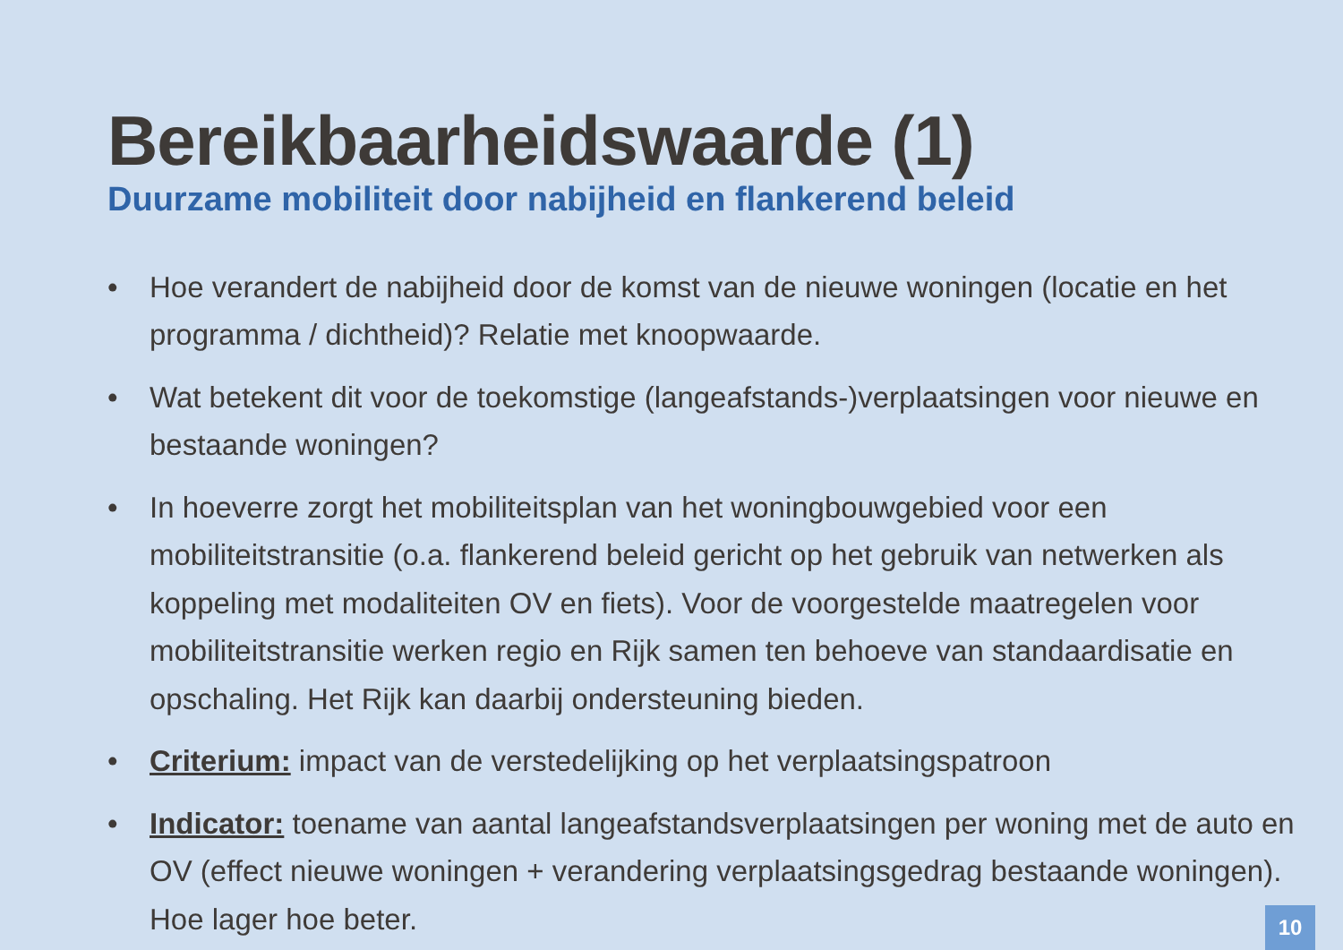Bereikbaarheidswaarde (1)
Duurzame mobiliteit door nabijheid en flankerend beleid
• Hoe verandert de nabijheid door de komst van de nieuwe woningen (locatie en het programma / dichtheid)? Relatie met knoopwaarde.
• Wat betekent dit voor de toekomstige (langeafstands-)verplaatsingen voor nieuwe en bestaande woningen?
• In hoeverre zorgt het mobiliteitsplan van het woningbouwgebied voor een mobiliteitstransitie (o.a. flankerend beleid gericht op het gebruik van netwerken als koppeling met modaliteiten OV en fiets). Voor de voorgestelde maatregelen voor mobiliteitstransitie werken regio en Rijk samen ten behoeve van standaardisatie en opschaling. Het Rijk kan daarbij ondersteuning bieden.
• Criterium: impact van de verstedelijking op het verplaatsingspatroon
• Indicator: toename van aantal langeafstandsverplaatsingen per woning met de auto en OV (effect nieuwe woningen + verandering verplaatsingsgedrag bestaande woningen). Hoe lager hoe beter.
10